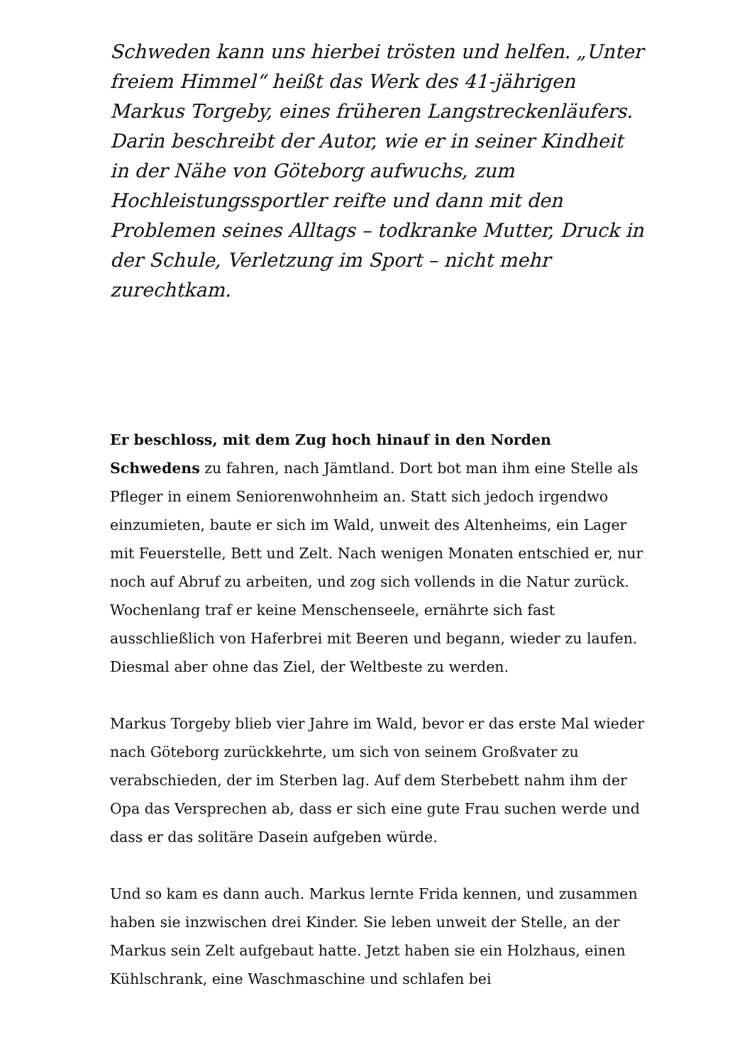Schweden kann uns hierbei trösten und helfen. „Unter freiem Himmel“ heißt das Werk des 41-jährigen Markus Torgeby, eines früheren Langstreckenläufers. Darin beschreibt der Autor, wie er in seiner Kindheit in der Nähe von Göteborg aufwuchs, zum Hochleistungssportler reifte und dann mit den Problemen seines Alltags – todkranke Mutter, Druck in der Schule, Verletzung im Sport – nicht mehr zurechtkam.
Er beschloss, mit dem Zug hoch hinauf in den Norden Schwedens zu fahren, nach Jämtland. Dort bot man ihm eine Stelle als Pfleger in einem Seniorenwohnheim an. Statt sich jedoch irgendwo einzumieten, baute er sich im Wald, unweit des Altenheims, ein Lager mit Feuerstelle, Bett und Zelt. Nach wenigen Monaten entschied er, nur noch auf Abruf zu arbeiten, und zog sich vollends in die Natur zurück. Wochenlang traf er keine Menschenseele, ernährte sich fast ausschließlich von Haferbrei mit Beeren und begann, wieder zu laufen. Diesmal aber ohne das Ziel, der Weltbeste zu werden.
Markus Torgeby blieb vier Jahre im Wald, bevor er das erste Mal wieder nach Göteborg zurückkehrte, um sich von seinem Großvater zu verabschieden, der im Sterben lag. Auf dem Sterbebett nahm ihm der Opa das Versprechen ab, dass er sich eine gute Frau suchen werde und dass er das solitäre Dasein aufgeben würde.
Und so kam es dann auch. Markus lernte Frida kennen, und zusammen haben sie inzwischen drei Kinder. Sie leben unweit der Stelle, an der Markus sein Zelt aufgebaut hatte. Jetzt haben sie ein Holzhaus, einen Kühlschrank, eine Waschmaschine und schlafen bei